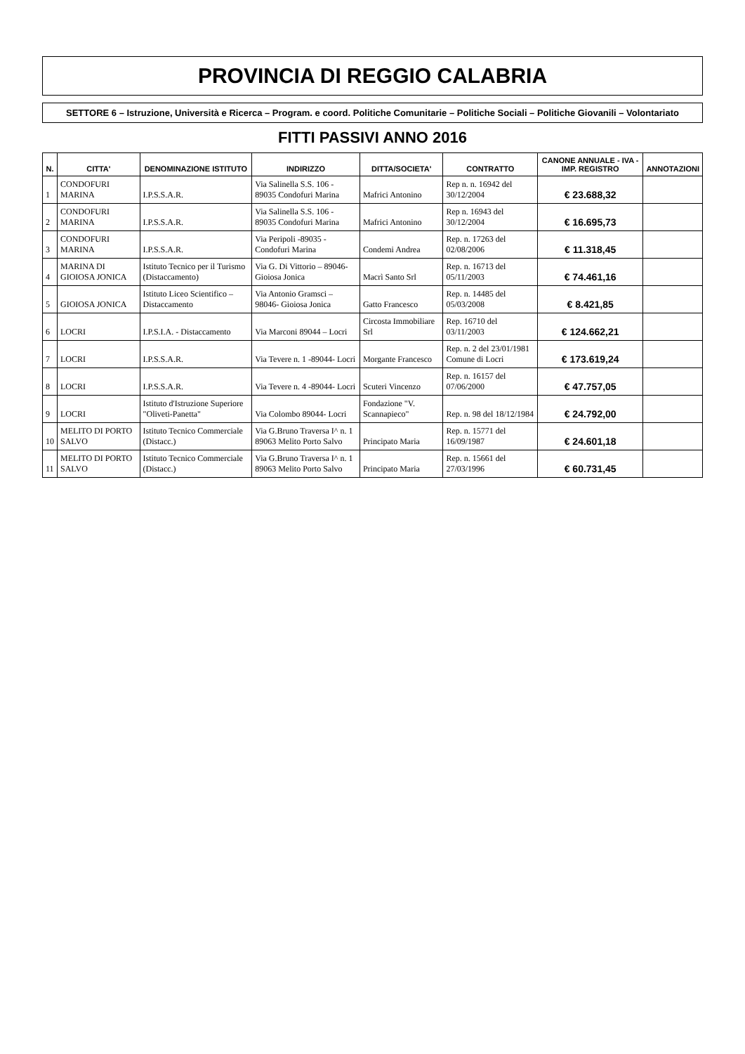PROVINCIA DI REGGIO CALABRIA
SETTORE 6 – Istruzione, Università e Ricerca – Program. e coord. Politiche Comunitarie – Politiche Sociali – Politiche Giovanili – Volontariato
FITTI PASSIVI ANNO 2016
| N. | CITTA' | DENOMINAZIONE ISTITUTO | INDIRIZZO | DITTA/SOCIETA' | CONTRATTO | CANONE ANNUALE - IVA - IMP. REGISTRO | ANNOTAZIONI |
| --- | --- | --- | --- | --- | --- | --- | --- |
| 1 | CONDOFURI MARINA | I.P.S.S.A.R. | Via Salinella S.S. 106 - 89035 Condofuri Marina | Mafrici Antonino | Rep n. n. 16942 del 30/12/2004 | € 23.688,32 | |
| 2 | CONDOFURI MARINA | I.P.S.S.A.R. | Via Salinella S.S. 106 - 89035 Condofuri Marina | Mafrici Antonino | Rep n. 16943 del 30/12/2004 | € 16.695,73 | |
| 3 | CONDOFURI MARINA | I.P.S.S.A.R. | Via Peripoli -89035 - Condofuri Marina | Condemi Andrea | Rep. n. 17263 del 02/08/2006 | € 11.318,45 | |
| 4 | MARINA DI GIOIOSA JONICA | Istituto Tecnico per il Turismo (Distaccamento) | Via G. Di Vittorio – 89046- Gioiosa Jonica | Macrì Santo Srl | Rep. n. 16713 del 05/11/2003 | € 74.461,16 | |
| 5 | GIOIOSA JONICA | Istituto Liceo Scientifico – Distaccamento | Via Antonio Gramsci – 98046- Gioiosa Jonica | Gatto Francesco | Rep. n. 14485 del 05/03/2008 | € 8.421,85 | |
| 6 | LOCRI | I.P.S.I.A. - Distaccamento | Via Marconi 89044 – Locri | Circosta Immobiliare Srl | Rep. 16710 del 03/11/2003 | € 124.662,21 | |
| 7 | LOCRI | I.P.S.S.A.R. | Via Tevere n. 1 -89044- Locri | Morgante Francesco | Rep. n. 2 del 23/01/1981 Comune di Locri | € 173.619,24 | |
| 8 | LOCRI | I.P.S.S.A.R. | Via Tevere n. 4 -89044- Locri | Scuteri Vincenzo | Rep. n. 16157 del 07/06/2000 | € 47.757,05 | |
| 9 | LOCRI | Istituto d'Istruzione Superiore "Oliveti-Panetta" | Via Colombo 89044- Locri | Fondazione "V. Scannapieco" | Rep. n. 98 del 18/12/1984 | € 24.792,00 | |
| 10 | MELITO DI PORTO SALVO | Istituto Tecnico Commerciale (Distacc.) | Via G.Bruno Traversa I^ n. 1 89063 Melito Porto Salvo | Principato Maria | Rep. n. 15771 del 16/09/1987 | € 24.601,18 | |
| 11 | MELITO DI PORTO SALVO | Istituto Tecnico Commerciale (Distacc.) | Via G.Bruno Traversa I^ n. 1 89063 Melito Porto Salvo | Principato Maria | Rep. n. 15661 del 27/03/1996 | € 60.731,45 | |